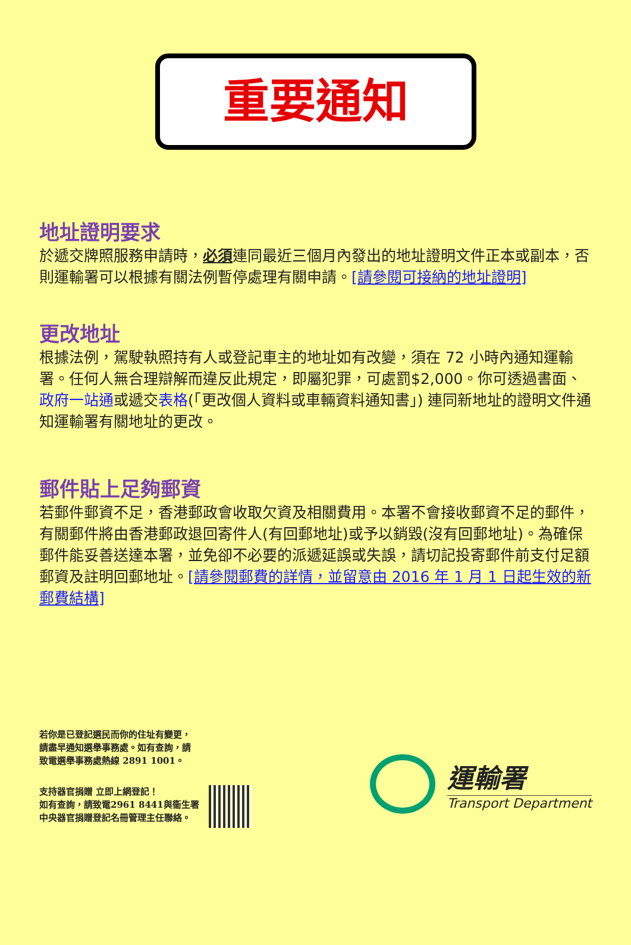重要通知
地址證明要求
於遞交牌照服務申請時，必須連同最近三個月內發出的地址證明文件正本或副本，否則運輸署可以根據有關法例暫停處理有關申請。[請參閱可接納的地址證明]
更改地址
根據法例，駕駛執照持有人或登記車主的地址如有改變，須在 72 小時內通知運輸署。任何人無合理辯解而違反此規定，即屬犯罪，可處罰$2,000。你可透過書面、政府一站通或遞交表格(「更改個人資料或車輛資料通知書」) 連同新地址的證明文件通知運輸署有關地址的更改。
郵件貼上足夠郵資
若郵件郵資不足，香港郵政會收取欠資及相關費用。本署不會接收郵資不足的郵件，有關郵件將由香港郵政退回寄件人(有回郵地址)或予以銷毀(沒有回郵地址)。為確保郵件能妥善送達本署，並免卻不必要的派遞延誤或失誤，請切記投寄郵件前支付足額郵資及註明回郵地址。[請參閱郵費的詳情，並留意由 2016 年 1 月 1 日起生效的新郵費結構]
若你是已登記選民而你的住址有變更，
請盡早通知選舉事務處。如有查詢，請
致電選舉事務處熱線 2891 1001。
支持器官捐贈 立即上網登記！
如有查詢，請致電2961 8441與衞生署
中央器官捐贈登記名冊管理主任聯絡。
運輸署
Transport Department